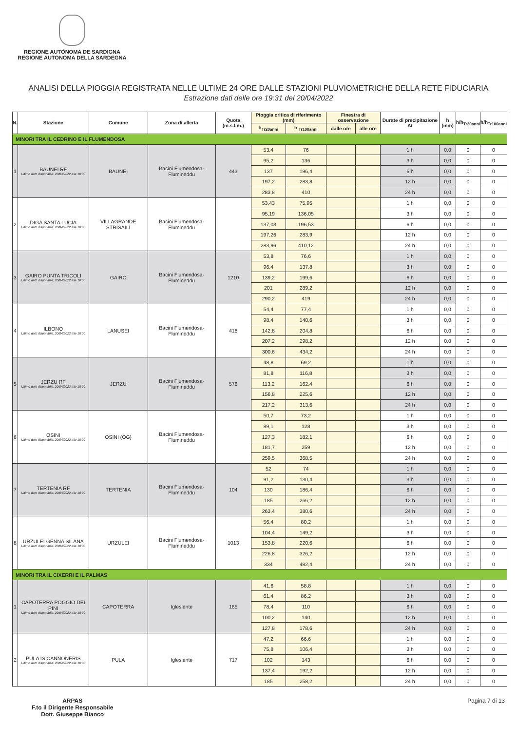REGIONE AUTÒNOMA DE SARDIGNA
REGIONE AUTONOMA DELLA SARDEGNA
ANALISI DELLA PIOGGIA REGISTRATA NELLE ULTIME 24 ORE DALLE STAZIONI PLUVIOMETRICHE DELLA RETE FIDUCIARIA
Estrazione dati delle ore 19:31 del 20/04/2022
| N. | Stazione | Comune | Zona di allerta | Quota (m.s.l.m.) | Pioggia critica di riferimento (mm) | | Finestra di osservazione | | Durate di precipitazione Δt | h (mm) | h/h<sub>Tr20anni</sub> | h/h<sub>Tr100anni</sub> |
| --- | --- | --- | --- | --- | --- | --- | --- | --- | --- | --- | --- | --- |
| | | | | | h<sub>Tr20anni</sub> | h <sub>Tr100anni</sub> | dalle ore | alle ore | | | | |
| MINORI TRA IL CEDRINO E IL FLUMENDOSA | | | | | | | | | | | | |
| 1 | BAUNEI RF Ultimo dato disponibile: 20/04/2022 alle 18:00 | BAUNEI | Bacini Flumendosa-Flumineddu | 443 | 53,4 | 76 | | | 1 h | 0,0 | 0 | 0 |
| | | | | | 95,2 | 136 | | | 3 h | 0,0 | 0 | 0 |
| | | | | | 137 | 196,4 | | | 6 h | 0,0 | 0 | 0 |
| | | | | | 197,2 | 283,8 | | | 12 h | 0,0 | 0 | 0 |
| | | | | | 283,8 | 410 | | | 24 h | 0,0 | 0 | 0 |
| 2 | DIGA SANTA LUCIA Ultimo dato disponibile: 20/04/2022 alle 18:00 | VILLAGRANDE STRISAILI | Bacini Flumendosa-Flumineddu | | 53,43 | 75,95 | | | 1 h | 0,0 | 0 | 0 |
| | | | | | 95,19 | 136,05 | | | 3 h | 0,0 | 0 | 0 |
| | | | | | 137,03 | 196,53 | | | 6 h | 0,0 | 0 | 0 |
| | | | | | 197,26 | 283,9 | | | 12 h | 0,0 | 0 | 0 |
| | | | | | 283,96 | 410,12 | | | 24 h | 0,0 | 0 | 0 |
| 3 | GAIRO PUNTA TRICOLI Ultimo dato disponibile: 20/04/2022 alle 18:00 | GAIRO | Bacini Flumendosa-Flumineddu | 1210 | 53,8 | 76,6 | | | 1 h | 0,0 | 0 | 0 |
| | | | | | 96,4 | 137,8 | | | 3 h | 0,0 | 0 | 0 |
| | | | | | 139,2 | 199,6 | | | 6 h | 0,0 | 0 | 0 |
| | | | | | 201 | 289,2 | | | 12 h | 0,0 | 0 | 0 |
| | | | | | 290,2 | 419 | | | 24 h | 0,0 | 0 | 0 |
| 4 | ILBONO Ultimo dato disponibile: 20/04/2022 alle 18:00 | LANUSEI | Bacini Flumendosa-Flumineddu | 418 | 54,4 | 77,4 | | | 1 h | 0,0 | 0 | 0 |
| | | | | | 98,4 | 140,6 | | | 3 h | 0,0 | 0 | 0 |
| | | | | | 142,8 | 204,8 | | | 6 h | 0,0 | 0 | 0 |
| | | | | | 207,2 | 298,2 | | | 12 h | 0,0 | 0 | 0 |
| | | | | | 300,6 | 434,2 | | | 24 h | 0,0 | 0 | 0 |
| 5 | JERZU RF Ultimo dato disponibile: 20/04/2022 alle 18:00 | JERZU | Bacini Flumendosa-Flumineddu | 576 | 48,8 | 69,2 | | | 1 h | 0,0 | 0 | 0 |
| | | | | | 81,8 | 116,8 | | | 3 h | 0,0 | 0 | 0 |
| | | | | | 113,2 | 162,4 | | | 6 h | 0,0 | 0 | 0 |
| | | | | | 156,8 | 225,6 | | | 12 h | 0,0 | 0 | 0 |
| | | | | | 217,2 | 313,6 | | | 24 h | 0,0 | 0 | 0 |
| 6 | OSINI Ultimo dato disponibile: 20/04/2022 alle 18:00 | OSINI (OG) | Bacini Flumendosa-Flumineddu | | 50,7 | 73,2 | | | 1 h | 0,0 | 0 | 0 |
| | | | | | 89,1 | 128 | | | 3 h | 0,0 | 0 | 0 |
| | | | | | 127,3 | 182,1 | | | 6 h | 0,0 | 0 | 0 |
| | | | | | 181,7 | 259 | | | 12 h | 0,0 | 0 | 0 |
| | | | | | 259,5 | 368,5 | | | 24 h | 0,0 | 0 | 0 |
| 7 | TERTENIA RF Ultimo dato disponibile: 20/04/2022 alle 18:00 | TERTENIA | Bacini Flumendosa-Flumineddu | 104 | 52 | 74 | | | 1 h | 0,0 | 0 | 0 |
| | | | | | 91,2 | 130,4 | | | 3 h | 0,0 | 0 | 0 |
| | | | | | 130 | 186,4 | | | 6 h | 0,0 | 0 | 0 |
| | | | | | 185 | 266,2 | | | 12 h | 0,0 | 0 | 0 |
| | | | | | 263,4 | 380,6 | | | 24 h | 0,0 | 0 | 0 |
| 8 | URZULEI GENNA SILANA Ultimo dato disponibile: 20/04/2022 alle 18:00 | URZULEI | Bacini Flumendosa-Flumineddu | 1013 | 56,4 | 80,2 | | | 1 h | 0,0 | 0 | 0 |
| | | | | | 104,4 | 149,2 | | | 3 h | 0,0 | 0 | 0 |
| | | | | | 153,8 | 220,6 | | | 6 h | 0,0 | 0 | 0 |
| | | | | | 226,8 | 326,2 | | | 12 h | 0,0 | 0 | 0 |
| | | | | | 334 | 482,4 | | | 24 h | 0,0 | 0 | 0 |
| MINORI TRA IL CIXERRI E IL PALMAS | | | | | | | | | | | | |
| 1 | CAPOTERRA POGGIO DEI PINI Ultimo dato disponibile: 20/04/2022 alle 18:00 | CAPOTERRA | Iglesiente | 165 | 41,6 | 58,8 | | | 1 h | 0,0 | 0 | 0 |
| | | | | | 61,4 | 86,2 | | | 3 h | 0,0 | 0 | 0 |
| | | | | | 78,4 | 110 | | | 6 h | 0,0 | 0 | 0 |
| | | | | | 100,2 | 140 | | | 12 h | 0,0 | 0 | 0 |
| | | | | | 127,8 | 178,6 | | | 24 h | 0,0 | 0 | 0 |
| 2 | PULA IS CANNONERIS Ultimo dato disponibile: 20/04/2022 alle 18:00 | PULA | Iglesiente | 717 | 47,2 | 66,6 | | | 1 h | 0,0 | 0 | 0 |
| | | | | | 75,8 | 106,4 | | | 3 h | 0,0 | 0 | 0 |
| | | | | | 102 | 143 | | | 6 h | 0,0 | 0 | 0 |
| | | | | | 137,4 | 192,2 | | | 12 h | 0,0 | 0 | 0 |
| | | | | | 185 | 258,2 | | | 24 h | 0,0 | 0 | 0 |
ARPAS
F.to il Dirigente Responsabile
Dott. Giuseppe Bianco
Pagina 7 di 13